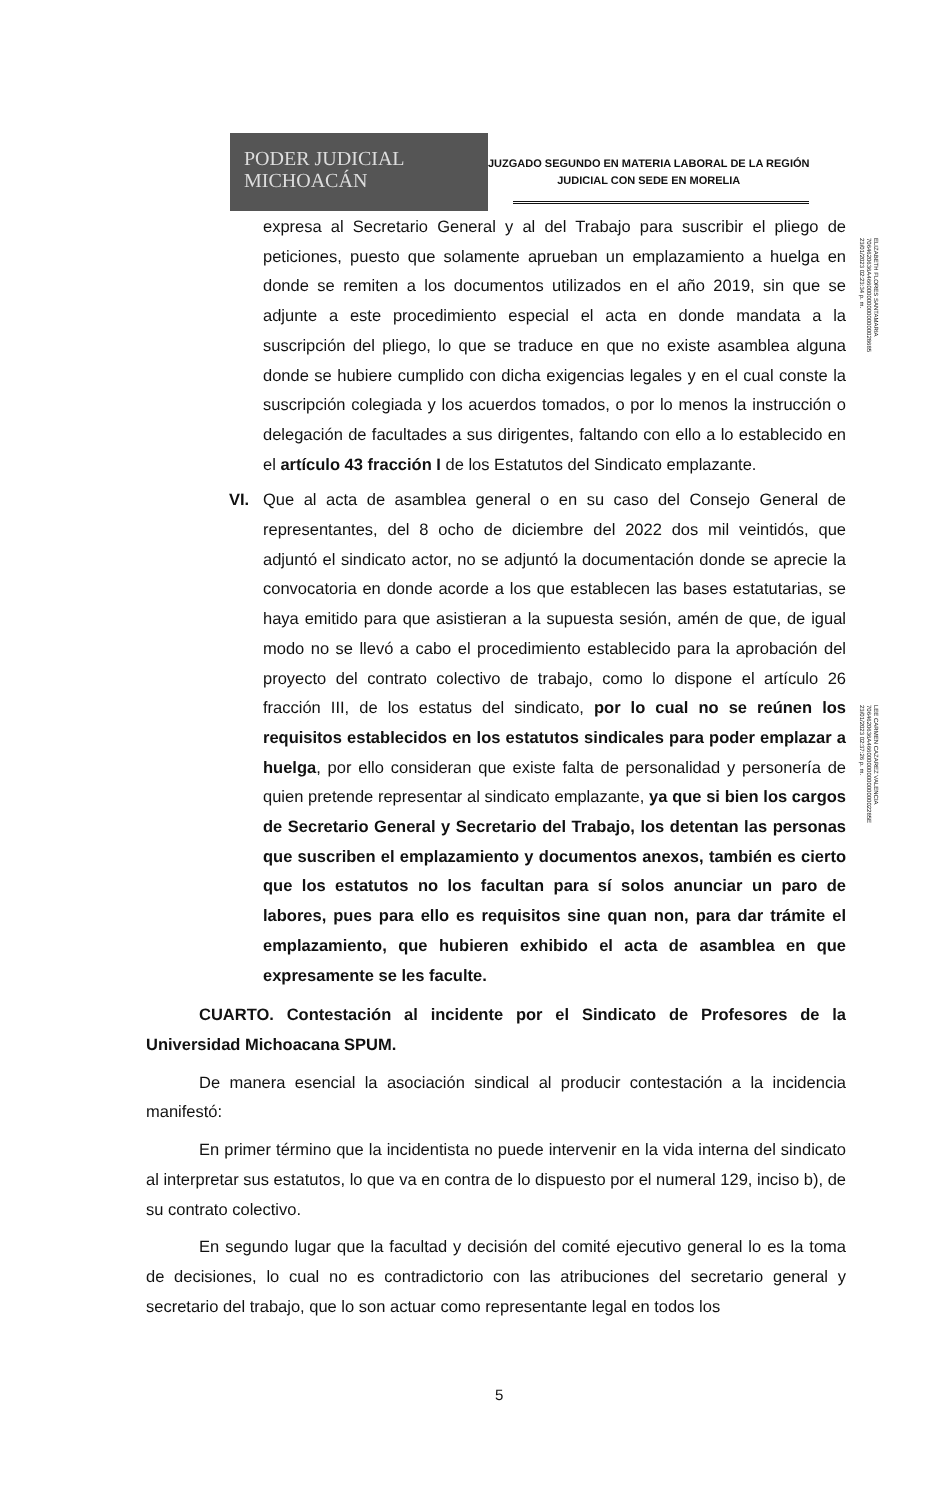PODER JUDICIAL
MICHOACÁN
JUZGADO SEGUNDO EN MATERIA LABORAL DE LA REGIÓN
JUDICIAL CON SEDE EN MORELIA
ELIZABETH FLORES SANTAMARIA
7064620636A46600000000000000028685
23/01/2023 02:23:34 p. m.
LEE CARMEN CAZAREZ VALENCIA
7064620636A46600000000000000002285E
23/01/2023 02:37:26 p. m.
expresa al Secretario General y al del Trabajo para suscribir el pliego de peticiones, puesto que solamente aprueban un emplazamiento a huelga en donde se remiten a los documentos utilizados en el año 2019, sin que se adjunte a este procedimiento especial el acta en donde mandata a la suscripción del pliego, lo que se traduce en que no existe asamblea alguna donde se hubiere cumplido con dicha exigencias legales y en el cual conste la suscripción colegiada y los acuerdos tomados, o por lo menos la instrucción o delegación de facultades a sus dirigentes, faltando con ello a lo establecido en el artículo 43 fracción I de los Estatutos del Sindicato emplazante.
VI. Que al acta de asamblea general o en su caso del Consejo General de representantes, del 8 ocho de diciembre del 2022 dos mil veintidós, que adjuntó el sindicato actor, no se adjuntó la documentación donde se aprecie la convocatoria en donde acorde a los que establecen las bases estatutarias, se haya emitido para que asistieran a la supuesta sesión, amén de que, de igual modo no se llevó a cabo el procedimiento establecido para la aprobación del proyecto del contrato colectivo de trabajo, como lo dispone el artículo 26 fracción III, de los estatus del sindicato, por lo cual no se reúnen los requisitos establecidos en los estatutos sindicales para poder emplazar a huelga, por ello consideran que existe falta de personalidad y personería de quien pretende representar al sindicato emplazante, ya que si bien los cargos de Secretario General y Secretario del Trabajo, los detentan las personas que suscriben el emplazamiento y documentos anexos, también es cierto que los estatutos no los facultan para sí solos anunciar un paro de labores, pues para ello es requisitos sine quan non, para dar trámite el emplazamiento, que hubieren exhibido el acta de asamblea en que expresamente se les faculte.
CUARTO. Contestación al incidente por el Sindicato de Profesores de la Universidad Michoacana SPUM.
De manera esencial la asociación sindical al producir contestación a la incidencia manifestó:
En primer término que la incidentista no puede intervenir en la vida interna del sindicato al interpretar sus estatutos, lo que va en contra de lo dispuesto por el numeral 129, inciso b), de su contrato colectivo.
En segundo lugar que la facultad y decisión del comité ejecutivo general lo es la toma de decisiones, lo cual no es contradictorio con las atribuciones del secretario general y secretario del trabajo, que lo son actuar como representante legal en todos los
5